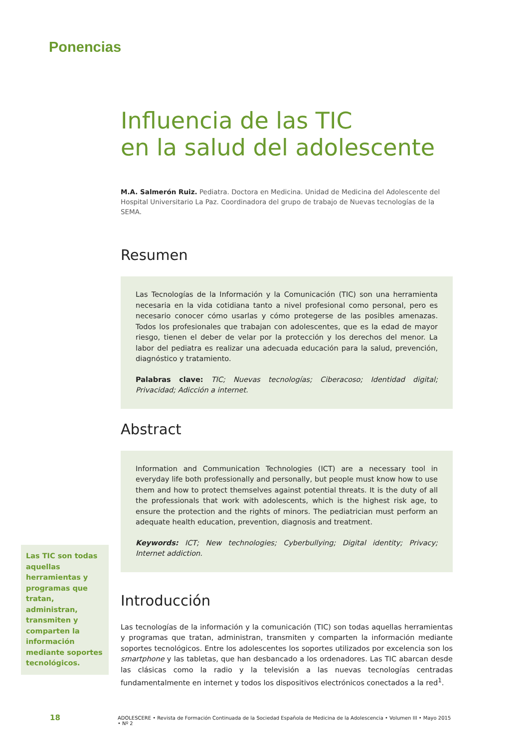Ponencias
Influencia de las TIC
en la salud del adolescente
M.A. Salmerón Ruiz. Pediatra. Doctora en Medicina. Unidad de Medicina del Adolescente del Hospital Universitario La Paz. Coordinadora del grupo de trabajo de Nuevas tecnologías de la SEMA.
Resumen
Las Tecnologías de la Información y la Comunicación (TIC) son una herramienta necesaria en la vida cotidiana tanto a nivel profesional como personal, pero es necesario conocer cómo usarlas y cómo protegerse de las posibles amenazas. Todos los profesionales que trabajan con adolescentes, que es la edad de mayor riesgo, tienen el deber de velar por la protección y los derechos del menor. La labor del pediatra es realizar una adecuada educación para la salud, prevención, diagnóstico y tratamiento.
Palabras clave: TIC; Nuevas tecnologías; Ciberacoso; Identidad digital; Privacidad; Adicción a internet.
Abstract
Information and Communication Technologies (ICT) are a necessary tool in everyday life both professionally and personally, but people must know how to use them and how to protect themselves against potential threats. It is the duty of all the professionals that work with adolescents, which is the highest risk age, to ensure the protection and the rights of minors. The pediatrician must perform an adequate health education, prevention, diagnosis and treatment.
Keywords: ICT; New technologies; Cyberbullying; Digital identity; Privacy; Internet addiction.
Introducción
Las tecnologías de la información y la comunicación (TIC) son todas aquellas herramientas y programas que tratan, administran, transmiten y comparten la información mediante soportes tecnológicos. Entre los adolescentes los soportes utilizados por excelencia son los smartphone y las tabletas, que han desbancado a los ordenadores. Las TIC abarcan desde las clásicas como la radio y la televisión a las nuevas tecnologías centradas fundamentalmente en internet y todos los dispositivos electrónicos conectados a la red<sup>1</sup>.
Las TIC son todas aquellas herramientas y programas que tratan, administran, transmiten y comparten la información mediante soportes tecnológicos.
18 ADOLESCERE • Revista de Formación Continuada de la Sociedad Española de Medicina de la Adolescencia • Volumen III • Mayo 2015 • Nº 2